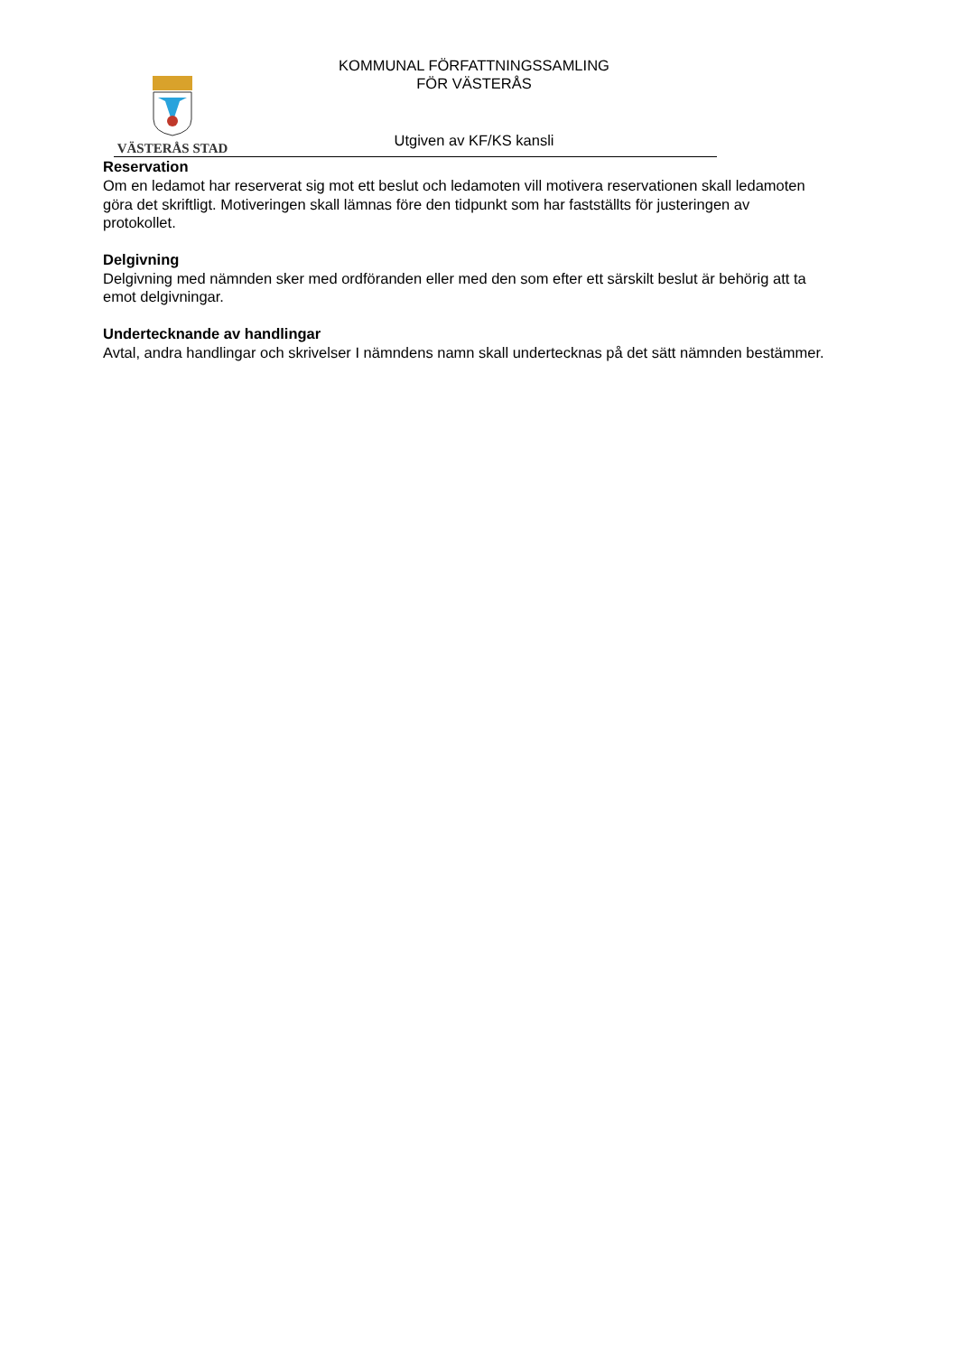VÄSTERÅS STAD
KOMMUNAL FÖRFATTNINGSSAMLING
FÖR VÄSTERÅS
Utgiven av KF/KS kansli
Reservation
Om en ledamot har reserverat sig mot ett beslut och ledamoten vill motivera reservationen skall ledamoten göra det skriftligt. Motiveringen skall lämnas före den tidpunkt som har fastställts för justeringen av protokollet.
Delgivning
Delgivning med nämnden sker med ordföranden eller med den som efter ett särskilt beslut är behörig att ta emot delgivningar.
Undertecknande av handlingar
Avtal, andra handlingar och skrivelser I nämndens namn skall undertecknas på det sätt nämnden bestämmer.